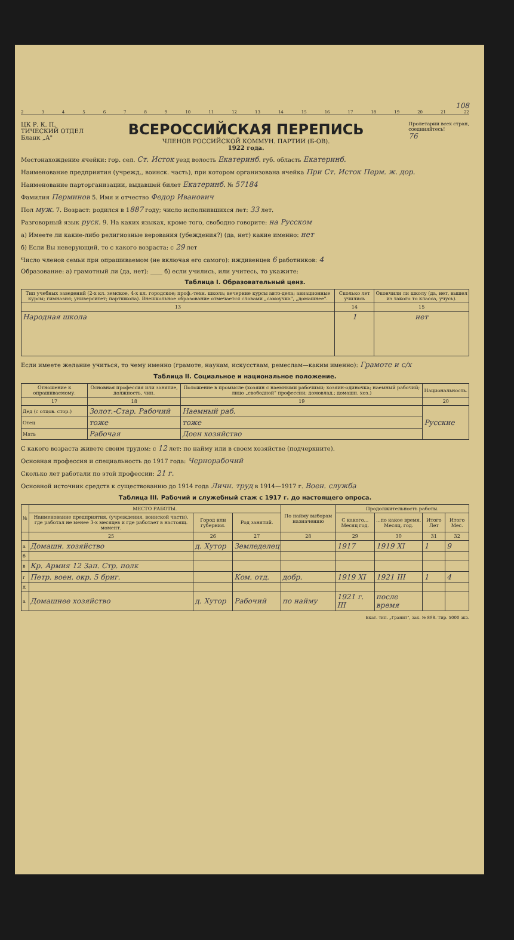108
23456789 10 11 12 13 14 15 16 17 18 19 20 21 22
ЦК Р. К. П.
ТИЧЕСКИЙ ОТДЕЛ
Бланк „А"
ВСЕРОССИЙСКАЯ ПЕРЕПИСЬ
ЧЛЕНОВ РОССИЙСКОЙ КОММУН. ПАРТИИ (Б-ОВ).
1922 года.
Пролетарии всех стран,
соединяйтесь!
76
Местонахождение ячейки: гор. сел. Ст. Исток уезд волость Екатеринб. губ. область Екатеринб.
Наименование предприятия (учрежд., воинск. часть), при котором организована ячейка При Ст. Исток Перм. ж. дор.
Наименование парторганизации, выдавшей билет Екатеринб. № 57184
Фамилия Перминов 5. Имя и отчество Федор Иванович
Пол муж. 7. Возраст: родился в 1887 году; число исполнившихся лет: 33 лет.
Разговорный язык руск. 9. На каких языках, кроме того, свободно говорите: на Русском
а) Имеете ли какие-либо религиозные верования (убеждения?) (да, нет) какие именно: нет
б) Если Вы неверующий, то с какого возраста: с 29 лет
Число членов семьи при опрашиваемом (не включая его самого): иждивенцев 6 работников: 4
Образование: а) грамотный ли (да, нет): ____ б) если учились, или учитесь, то укажите:
Таблица I. Образовательный ценз.
| Тип учебных заведений (2-х кл. земское, 4-х кл. городское; проф.-техн. школа; вечерние курсы авто-дела; авиационные курсы; гимназия; университет; партшкола). Внешкольное образование отмечается словами „самоучка", „домашнее". | Сколько лет учились | Окончили ли школу (да, нет, вышел из такого то класса, учусь). |
| --- | --- | --- |
| 13 | 14 | 15 |
| Народная школа | 1 | нет |
Если имеете желание учиться, то чему именно (грамоте, наукам, искусствам, ремеслам—каким именно): Грамоте и с/х
Таблица II. Социальное и национальное положение.
| Отношение к опрашиваемому. | Основная профессия или занятие, должность, чин. | Положение в промысле (хозяин с наемными рабочими; хозяин-одиночка; наемный рабочий; лицо „свободной" профессии; домовлад.; домашн. хоз.) | Национальность. |
| --- | --- | --- | --- |
| 17 | 18 | 19 | 20 |
| Дед (с отцов. стор.) | Золот.-Стар. Рабочий | Наемный раб. | Русские |
| Отец | тоже | тоже | |
| Мать | Рабочая | Доен хозяйство | |
С какого возраста живете своим трудом: с 12 лет; по найму или в своем хозяйстве (подчеркните).
Основная профессия и специальность до 1917 года: Чернорабочий
Сколько лет работали по этой профессии: 21 г.
Основной источник средств к существованию до 1914 года Личн. труд в 1914—1917 г. Воен. служба
Таблица III. Рабочий и служебный стаж с 1917 г. до настоящего опроса.
| № | МЕСТО РАБОТЫ. | | | По найму выборам назначению | Продолжительность работы. | | | |
| --- | --- | --- | --- | --- | --- | --- | --- | --- |
| | Наименование предприятия, (учреждения, воинской части), где работал не менее 3-х месяцев и где работает в настоящ. момент. | Город или губерния. | Род занятий. | | С какого... Месяц год. | ...по какое время. Месяц, год. | Итого Лет | Итого Мес. |
| | 25 | 26 | 27 | 28 | 29 | 30 | 31 | 32 |
| а | Домашн. хозяйство | д. Хутор | Земледелец | | 1917 | 1919 XI | 1 | 9 |
| б | | | | | | | | |
| в | Кр. Армия 12 Зап. Стр. полк | | | | | | | |
| г | Петр. воен. окр. 5 бриг. | | Ком. отд. | добр. | 1919 XI | 1921 III | 1 | 4 |
| д | | | | | | | | |
| а | Домашнее хозяйство | д. Хутор | Рабочий | по найму | 1921 г. III | после время | | |
Екат. тип. „Гранит", зак. № 898. Тир. 5000 экз.